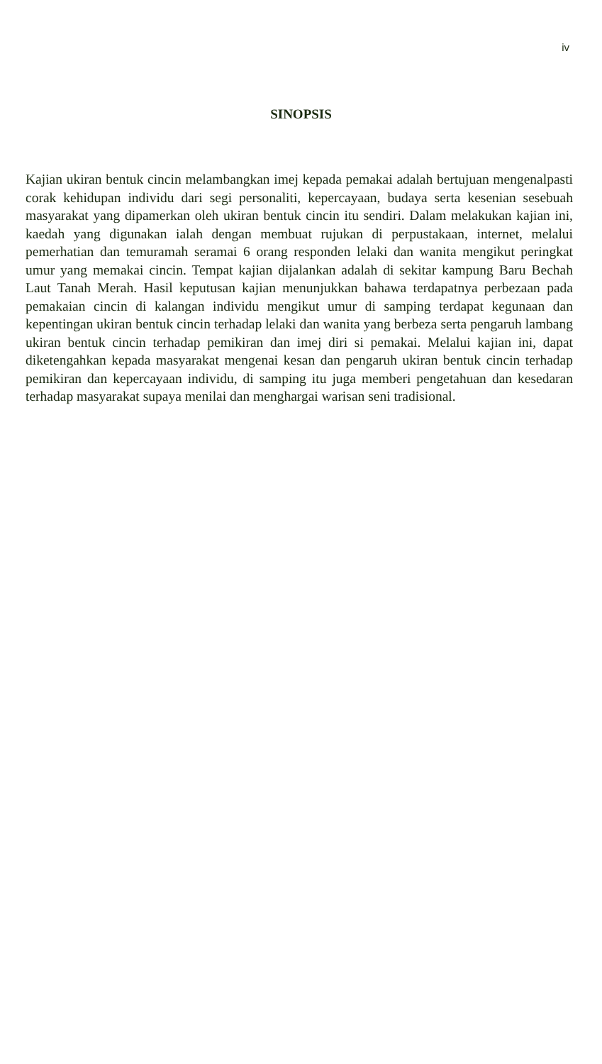iv
SINOPSIS
Kajian ukiran bentuk cincin melambangkan imej kepada pemakai adalah bertujuan mengenalpasti corak kehidupan individu dari segi personaliti, kepercayaan, budaya serta kesenian sesebuah masyarakat yang dipamerkan oleh ukiran bentuk cincin itu sendiri. Dalam melakukan kajian ini, kaedah yang digunakan ialah dengan membuat rujukan di perpustakaan, internet, melalui pemerhatian dan temuramah seramai 6 orang responden lelaki dan wanita mengikut peringkat umur yang memakai cincin. Tempat kajian dijalankan adalah di sekitar kampung Baru Bechah Laut Tanah Merah. Hasil keputusan kajian menunjukkan bahawa terdapatnya perbezaan pada pemakaian cincin di kalangan individu mengikut umur di samping terdapat kegunaan dan kepentingan ukiran bentuk cincin terhadap lelaki dan wanita yang berbeza serta pengaruh lambang ukiran bentuk cincin terhadap pemikiran dan imej diri si pemakai. Melalui kajian ini, dapat diketengahkan kepada masyarakat mengenai kesan dan pengaruh ukiran bentuk cincin terhadap pemikiran dan kepercayaan individu, di samping itu juga memberi pengetahuan dan kesedaran terhadap masyarakat supaya menilai dan menghargai warisan seni tradisional.